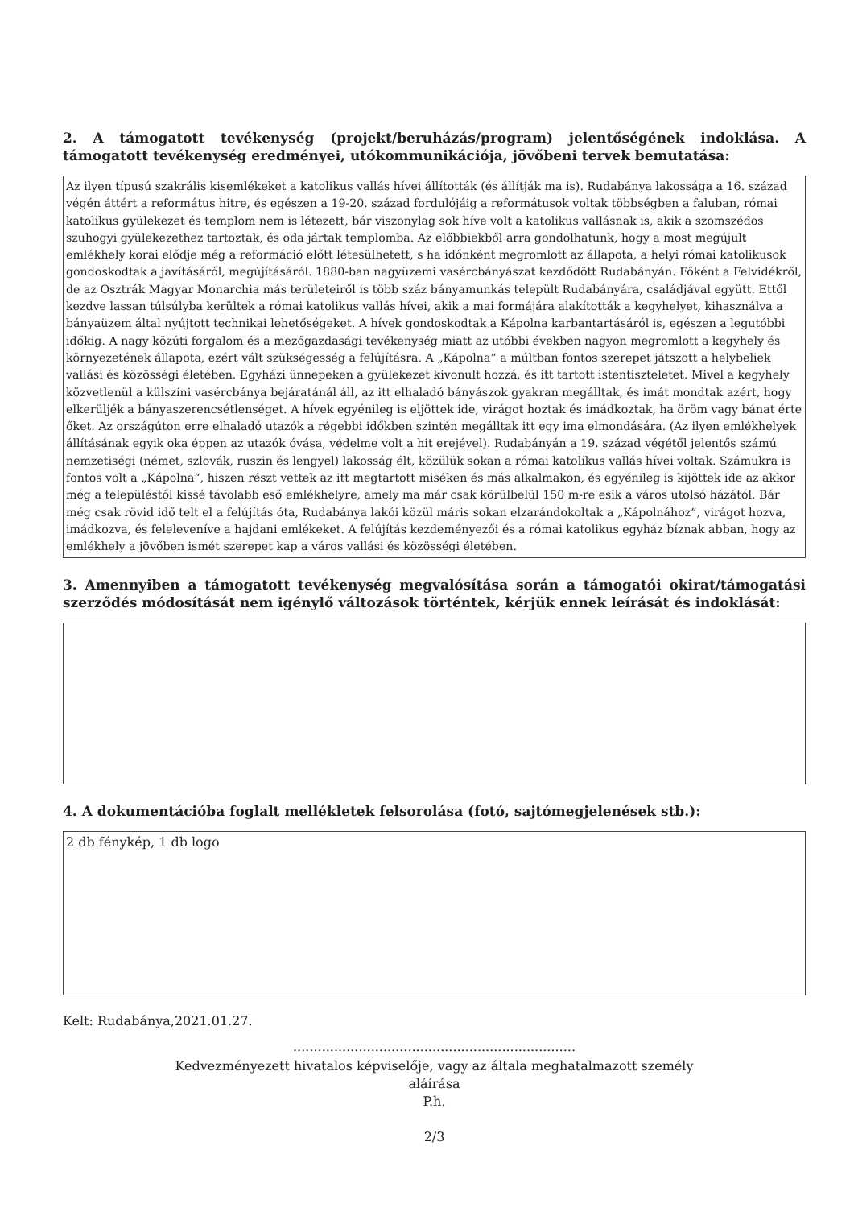2. A támogatott tevékenység (projekt/beruházás/program) jelentőségének indoklása. A támogatott tevékenység eredményei, utókommunikációja, jövőbeni tervek bemutatása:
Az ilyen típusú szakrális kisemlékeket a katolikus vallás hívei állították (és állítják ma is). Rudabánya lakossága a 16. század végén áttért a református hitre, és egészen a 19-20. század fordulójáig a reformátusok voltak többségben a faluban, római katolikus gyülekezet és templom nem is létezett, bár viszonylag sok híve volt a katolikus vallásnak is, akik a szomszédos szuhogyi gyülekezethez tartoztak, és oda jártak templomba. Az előbbiekből arra gondolhatunk, hogy a most megújult emlékhely korai elődje még a reformáció előtt létesülhetett, s ha időnként megromlott az állapota, a helyi római katolikusok gondoskodtak a javításáról, megújításáról. 1880-ban nagyüzemi vasércbányászat kezdődött Rudabányán. Főként a Felvidékről, de az Osztrák Magyar Monarchia más területeiről is több száz bányamunkás települt Rudabányára, családjával együtt. Ettől kezdve lassan túlsúlyba kerültek a római katolikus vallás hívei, akik a mai formájára alakították a kegyhelyet, kihasználva a bányaüzem által nyújtott technikai lehetőségeket. A hívek gondoskodtak a Kápolna karbantartásáról is, egészen a legutóbbi időkig. A nagy közúti forgalom és a mezőgazdasági tevékenység miatt az utóbbi években nagyon megromlott a kegyhely és környezetének állapota, ezért vált szükségesség a felújításra. A „Kápolna” a múltban fontos szerepet játszott a helybeliek vallási és közösségi életében. Egyházi ünnepeken a gyülekezet kivonult hozzá, és itt tartott istentiszteletet. Mivel a kegyhely közvetlenül a külszíni vasércbánya bejáratánál áll, az itt elhaladó bányászok gyakran megálltak, és imát mondtak azért, hogy elkerüljék a bányaszerencsétlenséget. A hívek egyénileg is eljöttek ide, virágot hoztak és imádkoztak, ha öröm vagy bánat érte őket. Az országúton erre elhaladó utazók a régebbi időkben szintén megálltak itt egy ima elmondására. (Az ilyen emlékhelyek állításának egyik oka éppen az utazók óvása, védelme volt a hit erejével). Rudabányán a 19. század végétől jelentős számú nemzetiségi (német, szlovák, ruszin és lengyel) lakosság élt, közülük sokan a római katolikus vallás hívei voltak. Számukra is fontos volt a „Kápolna”, hiszen részt vettek az itt megtartott miséken és más alkalmakon, és egyénileg is kijöttek ide az akkor még a településtől kissé távolabb eső emlékhelyre, amely ma már csak körülbelül 150 m-re esik a város utolsó házától. Bár még csak rövid idő telt el a felújítás óta, Rudabánya lakói közül máris sokan elzarándokoltak a „Kápolnához”, virágot hozva, imádkozva, és feleleveníve a hajdani emlékeket. A felújítás kezdeményezői és a római katolikus egyház bíznak abban, hogy az emlékhely a jövőben ismét szerepet kap a város vallási és közösségi életében.
3. Amennyiben a támogatott tevékenység megvalósítása során a támogatói okirat/támogatási szerződés módosítását nem igénylő változások történtek, kérjük ennek leírását és indoklását:
4. A dokumentációba foglalt mellékletek felsorolása (fotó, sajtómegjelenések stb.):
2 db fénykép, 1 db logo
Kelt: Rudabánya,2021.01.27.
.....................................................................
Kedvezményezett hivatalos képviselője, vagy az általa meghatalmazott személy
aláírása
P.h.
2/3